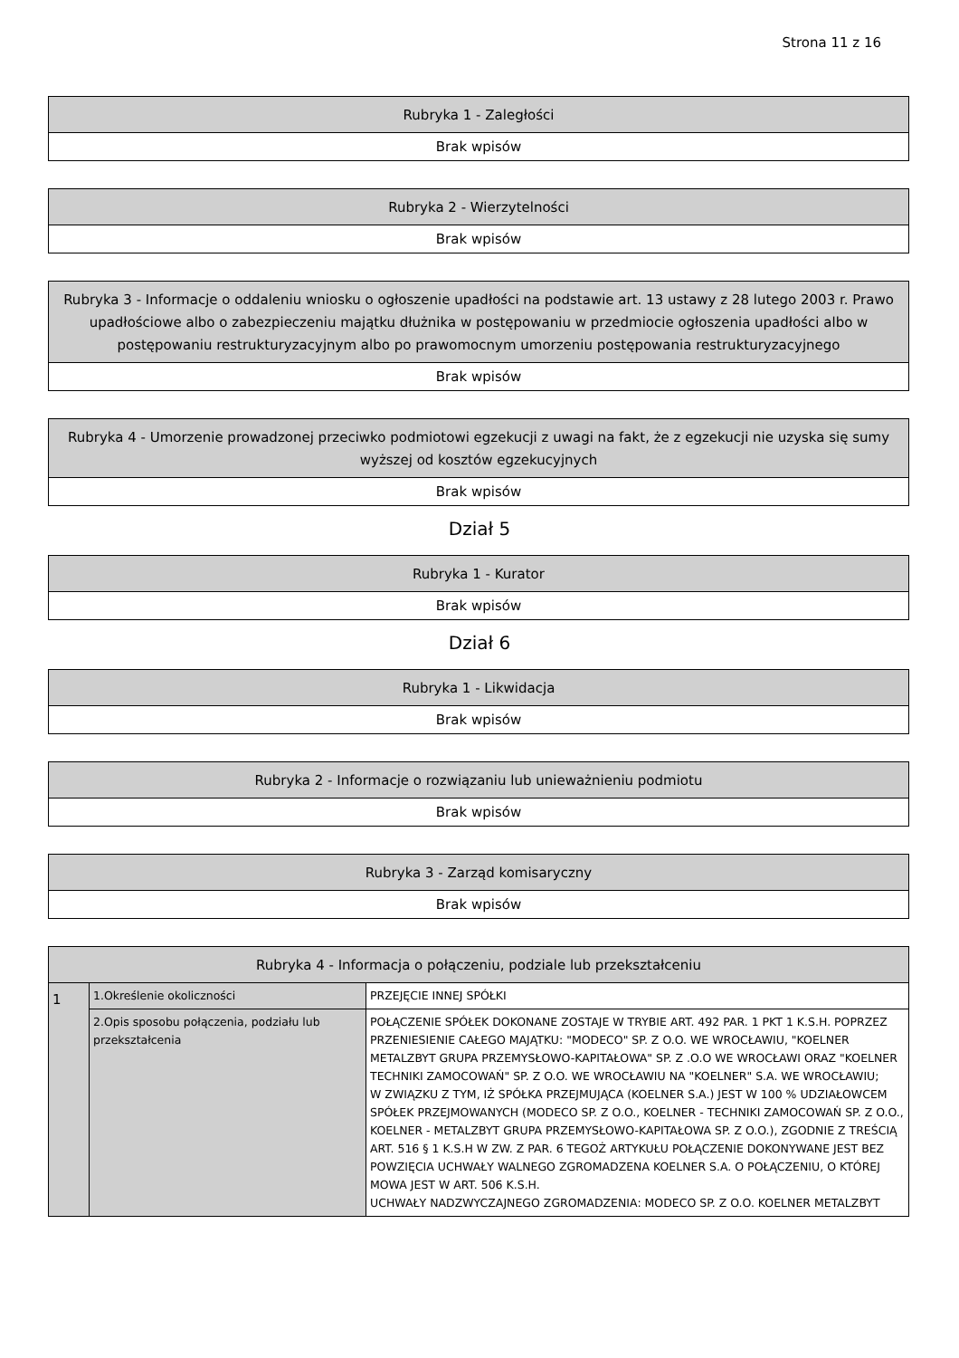Strona 11 z 16
| Rubryka 1 - Zaległości |
| --- |
| Brak wpisów |
| Rubryka 2 - Wierzytelności |
| --- |
| Brak wpisów |
| Rubryka 3 - Informacje o oddaleniu wniosku o ogłoszenie upadłości na podstawie art. 13 ustawy z 28 lutego 2003 r. Prawo upadłościowe albo o zabezpieczeniu majątku dłużnika w postępowaniu w przedmiocie ogłoszenia upadłości albo w postępowaniu restrukturyzacyjnym albo po prawomocnym umorzeniu postępowania restrukturyzacyjnego |
| --- |
| Brak wpisów |
| Rubryka 4 - Umorzenie prowadzonej przeciwko podmiotowi egzekucji z uwagi na fakt, że z egzekucji nie uzyska się sumy wyższej od kosztów egzekucyjnych |
| --- |
| Brak wpisów |
Dział 5
| Rubryka 1 - Kurator |
| --- |
| Brak wpisów |
Dział 6
| Rubryka 1 - Likwidacja |
| --- |
| Brak wpisów |
| Rubryka 2 - Informacje o rozwiązaniu lub unieważnieniu podmiotu |
| --- |
| Brak wpisów |
| Rubryka 3 - Zarząd komisaryczny |
| --- |
| Brak wpisów |
| Rubryka 4 - Informacja o połączeniu, podziale lub przekształceniu | | |
| --- | --- | --- |
| 1 | 1.Określenie okoliczności | PRZEJĘCIE INNEJ SPÓŁKI |
| | 2.Opis sposobu połączenia, podziału lub przekształcenia | POŁĄCZENIE SPÓŁEK DOKONANE ZOSTAJE W TRYBIE ART. 492 PAR. 1 PKT 1 K.S.H. POPRZEZ PRZENIESIENIE CAŁEGO MAJĄTKU: "MODECO" SP. Z O.O. WE WROCŁAWIU, "KOELNER METALZBYT GRUPA PRZEMYSŁOWO-KAPITAŁOWA" SP. Z .O.O WE WROCŁAWI ORAZ "KOELNER TECHNIKI ZAMOCOWAŃ" SP. Z O.O. WE WROCŁAWIU NA "KOELNER" S.A. WE WROCŁAWIU; W ZWIĄZKU Z TYM, IŻ SPÓŁKA PRZEJMUJĄCA (KOELNER S.A.) JEST W 100 % UDZIAŁOWCEM SPÓŁEK PRZEJMOWANYCH (MODECO SP. Z O.O., KOELNER - TECHNIKI ZAMOCOWAŃ SP. Z O.O., KOELNER - METALZBYT GRUPA PRZEMYSŁOWO-KAPITAŁOWA SP. Z O.O.), ZGODNIE Z TREŚCIĄ ART. 516 § 1 K.S.H W ZW. Z PAR. 6 TEGOŻ ARTYKUŁU POŁĄCZENIE DOKONYWANE JEST BEZ POWZIĘCIA UCHWAŁY WALNEGO ZGROMADZENA KOELNER S.A. O POŁĄCZENIU, O KTÓREJ MOWA JEST W ART. 506 K.S.H. UCHWAŁY NADZWYCZAJNEGO ZGROMADZENIA: MODECO SP. Z O.O. KOELNER METALZBYT |